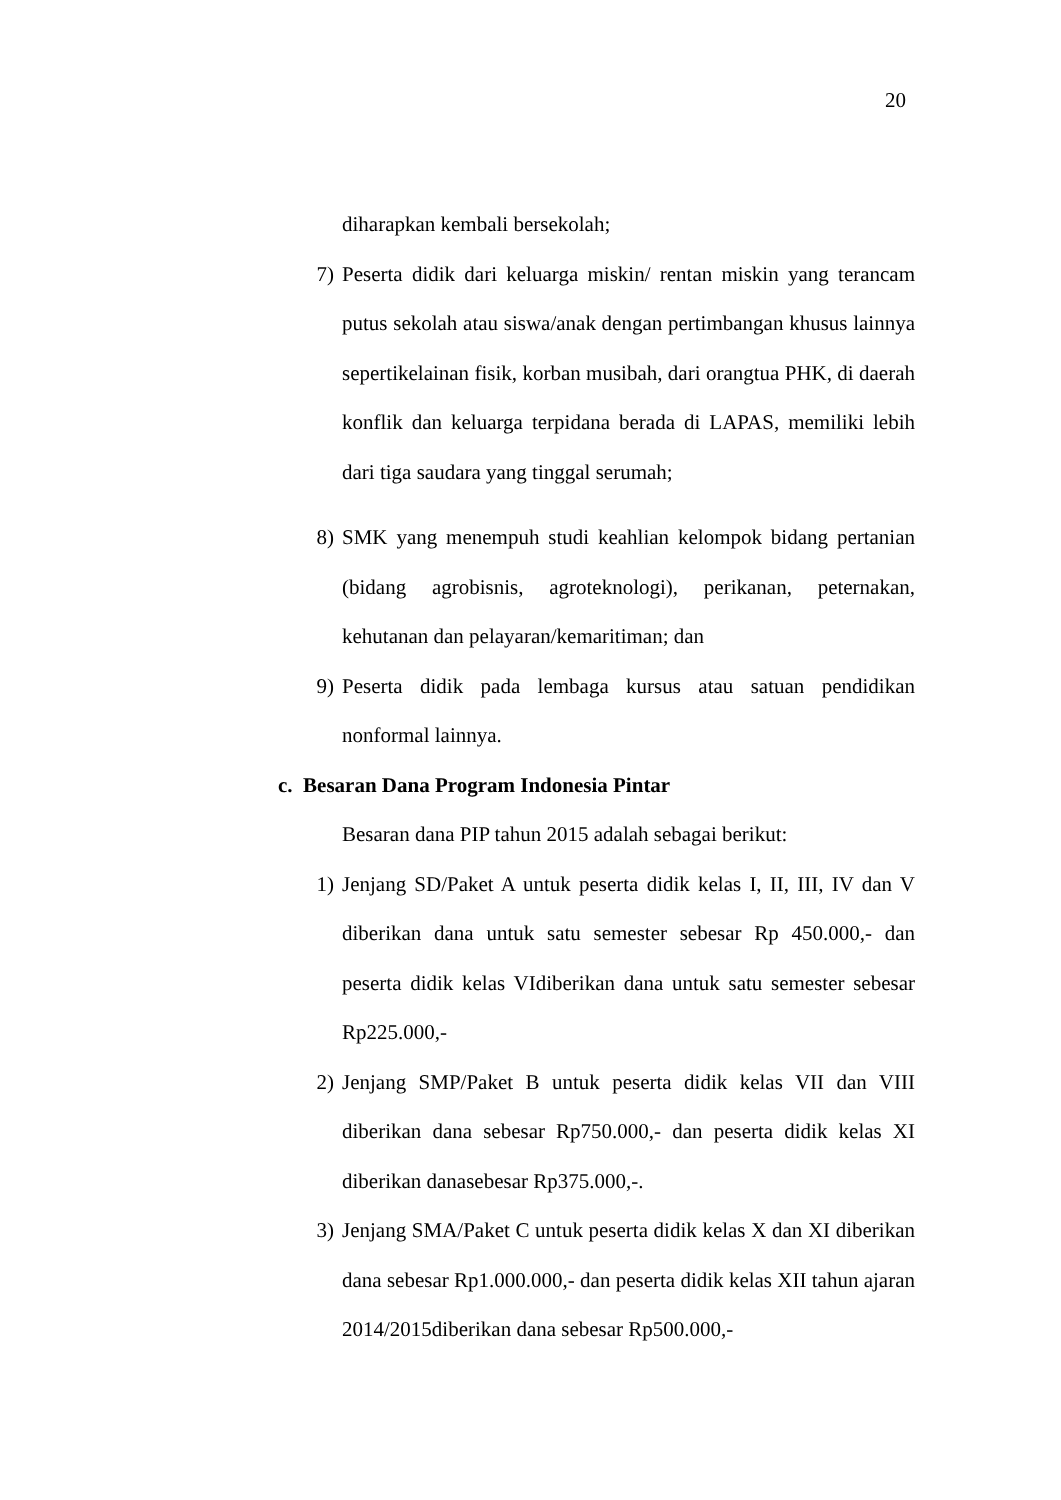20
diharapkan kembali bersekolah;
7) Peserta didik dari keluarga miskin/ rentan miskin yang terancam putus sekolah atau siswa/anak dengan pertimbangan khusus lainnya sepertikelainan fisik, korban musibah, dari orangtua PHK, di daerah konflik dan keluarga terpidana berada di LAPAS, memiliki lebih dari tiga saudara yang tinggal serumah;
8) SMK yang menempuh studi keahlian kelompok bidang pertanian (bidang agrobisnis, agroteknologi), perikanan, peternakan, kehutanan dan pelayaran/kemaritiman; dan
9) Peserta didik pada lembaga kursus atau satuan pendidikan nonformal lainnya.
c. Besaran Dana Program Indonesia Pintar
Besaran dana PIP tahun 2015 adalah sebagai berikut:
1) Jenjang SD/Paket A untuk peserta didik kelas I, II, III, IV dan V diberikan dana untuk satu semester sebesar Rp 450.000,- dan peserta didik kelas VIdiberikan dana untuk satu semester sebesar Rp225.000,-
2) Jenjang SMP/Paket B untuk peserta didik kelas VII dan VIII diberikan dana sebesar Rp750.000,- dan peserta didik kelas XI diberikan danasebesar Rp375.000,-.
3) Jenjang SMA/Paket C untuk peserta didik kelas X dan XI diberikan dana sebesar Rp1.000.000,- dan peserta didik kelas XII tahun ajaran 2014/2015diberikan dana sebesar Rp500.000,-